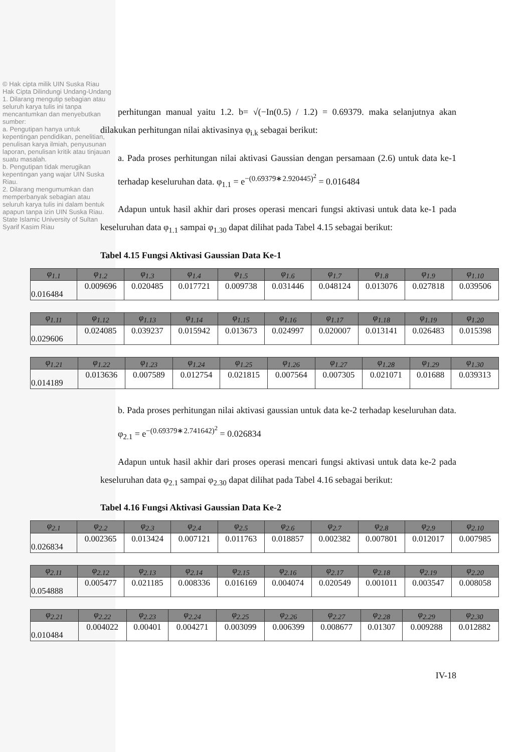© Hak cipta milik UIN Suska Riau
Hak Cipta Dilindungi Undang-Undang
1. Dilarang mengutip sebagian atau seluruh karya tulis ini tanpa mencantumkan dan menyebutkan sumber:
a. Pengutipan hanya untuk kepentingan pendidikan, penelitian, penulisan karya ilmiah, penyusunan laporan, penulisan kritik atau tinjauan suatu masalah.
b. Pengutipan tidak merugikan kepentingan yang wajar UIN Suska Riau.
2. Dilarang mengumumkan dan memperbanyak sebagian atau seluruh karya tulis ini dalam bentuk apapun tanpa izin UIN Suska Riau.
State Islamic University of Sultan Syarif Kasim Riau
perhitungan manual yaitu 1.2. b= √(−In(0.5) / 1.2) = 0.69379. maka selanjutnya akan dilakukan perhitungan nilai aktivasinya φ<sub>i.k</sub> sebagai berikut:
a. Pada proses perhitungan nilai aktivasi Gaussian dengan persamaan (2.6) untuk data ke-1 terhadap keseluruhan data. φ<sub>1.1</sub> = e<sup>−(0.69379∗2.920445)<sup>2</sup></sup> = 0.016484
Adapun untuk hasil akhir dari proses operasi mencari fungsi aktivasi untuk data ke-1 pada keseluruhan data φ<sub>1.1</sub> sampai φ<sub>1.30</sub> dapat dilihat pada Tabel 4.15 sebagai berikut:
Tabel 4.15 Fungsi Aktivasi Gaussian Data Ke-1
| φ<sub>1.1</sub> | φ<sub>1.2</sub> | φ<sub>1.3</sub> | φ<sub>1.4</sub> | φ<sub>1.5</sub> | φ<sub>1.6</sub> | φ<sub>1.7</sub> | φ<sub>1.8</sub> | φ<sub>1.9</sub> | φ<sub>1.10</sub> |
| --- | --- | --- | --- | --- | --- | --- | --- | --- | --- |
| 0.016484 | 0.009696 | 0.020485 | 0.017721 | 0.009738 | 0.031446 | 0.048124 | 0.013076 | 0.027818 | 0.039506 |
| φ<sub>1.11</sub> | φ<sub>1.12</sub> | φ<sub>1.13</sub> | φ<sub>1.14</sub> | φ<sub>1.15</sub> | φ<sub>1.16</sub> | φ<sub>1.17</sub> | φ<sub>1.18</sub> | φ<sub>1.19</sub> | φ<sub>1.20</sub> |
| --- | --- | --- | --- | --- | --- | --- | --- | --- | --- |
| 0.029606 | 0.024085 | 0.039237 | 0.015942 | 0.013673 | 0.024997 | 0.020007 | 0.013141 | 0.026483 | 0.015398 |
| φ<sub>1.21</sub> | φ<sub>1.22</sub> | φ<sub>1.23</sub> | φ<sub>1.24</sub> | φ<sub>1.25</sub> | φ<sub>1.26</sub> | φ<sub>1.27</sub> | φ<sub>1.28</sub> | φ<sub>1.29</sub> | φ<sub>1.30</sub> |
| --- | --- | --- | --- | --- | --- | --- | --- | --- | --- |
| 0.014189 | 0.013636 | 0.007589 | 0.012754 | 0.021815 | 0.007564 | 0.007305 | 0.021071 | 0.01688 | 0.039313 |
b. Pada proses perhitungan nilai aktivasi gaussian untuk data ke-2 terhadap keseluruhan data. φ<sub>2.1</sub> = e<sup>−(0.69379∗2.741642)<sup>2</sup></sup> = 0.026834
Adapun untuk hasil akhir dari proses operasi mencari fungsi aktivasi untuk data ke-2 pada keseluruhan data φ<sub>2.1</sub> sampai φ<sub>2.30</sub> dapat dilihat pada Tabel 4.16 sebagai berikut:
Tabel 4.16 Fungsi Aktivasi Gaussian Data Ke-2
| φ<sub>2.1</sub> | φ<sub>2.2</sub> | φ<sub>2.3</sub> | φ<sub>2.4</sub> | φ<sub>2.5</sub> | φ<sub>2.6</sub> | φ<sub>2.7</sub> | φ<sub>2.8</sub> | φ<sub>2.9</sub> | φ<sub>2.10</sub> |
| --- | --- | --- | --- | --- | --- | --- | --- | --- | --- |
| 0.026834 | 0.002365 | 0.013424 | 0.007121 | 0.011763 | 0.018857 | 0.002382 | 0.007801 | 0.012017 | 0.007985 |
| φ<sub>2.11</sub> | φ<sub>2.12</sub> | φ<sub>2.13</sub> | φ<sub>2.14</sub> | φ<sub>2.15</sub> | φ<sub>2.16</sub> | φ<sub>2.17</sub> | φ<sub>2.18</sub> | φ<sub>2.19</sub> | φ<sub>2.20</sub> |
| --- | --- | --- | --- | --- | --- | --- | --- | --- | --- |
| 0.054888 | 0.005477 | 0.021185 | 0.008336 | 0.016169 | 0.004074 | 0.020549 | 0.001011 | 0.003547 | 0.008058 |
| φ<sub>2.21</sub> | φ<sub>2.22</sub> | φ<sub>2.23</sub> | φ<sub>2.24</sub> | φ<sub>2.25</sub> | φ<sub>2.26</sub> | φ<sub>2.27</sub> | φ<sub>2.28</sub> | φ<sub>2.29</sub> | φ<sub>2.30</sub> |
| --- | --- | --- | --- | --- | --- | --- | --- | --- | --- |
| 0.010484 | 0.004022 | 0.00401 | 0.004271 | 0.003099 | 0.006399 | 0.008677 | 0.01307 | 0.009288 | 0.012882 |
IV-18